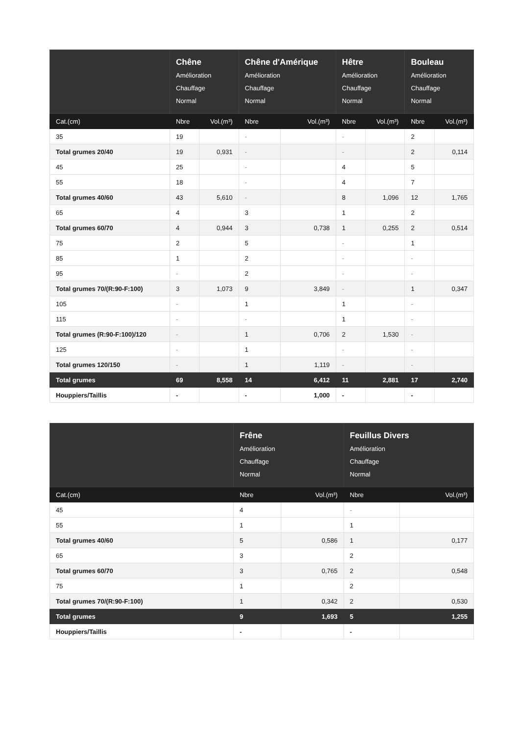| | Chêne Amélioration Chauffage Normal | | Chêne d'Amérique Amélioration Chauffage Normal | | Hêtre Amélioration Chauffage Normal | | Bouleau Amélioration Chauffage Normal | |
| --- | --- | --- | --- | --- | --- | --- | --- | --- |
| Cat.(cm) | Nbre | Vol.(m³) | Nbre | Vol.(m³) | Nbre | Vol.(m³) | Nbre | Vol.(m³) |
| 35 | 19 | | - | | - | | 2 | |
| Total grumes 20/40 | 19 | 0,931 | - | | - | | 2 | 0,114 |
| 45 | 25 | | - | | 4 | | 5 | |
| 55 | 18 | | - | | 4 | | 7 | |
| Total grumes 40/60 | 43 | 5,610 | - | | 8 | 1,096 | 12 | 1,765 |
| 65 | 4 | | 3 | | 1 | | 2 | |
| Total grumes 60/70 | 4 | 0,944 | 3 | 0,738 | 1 | 0,255 | 2 | 0,514 |
| 75 | 2 | | 5 | | - | | 1 | |
| 85 | 1 | | 2 | | - | | - | |
| 95 | - | | 2 | | - | | - | |
| Total grumes 70/(R:90-F:100) | 3 | 1,073 | 9 | 3,849 | - | | 1 | 0,347 |
| 105 | - | | 1 | | 1 | | - | |
| 115 | - | | - | | 1 | | - | |
| Total grumes (R:90-F:100)/120 | - | | 1 | 0,706 | 2 | 1,530 | - | |
| 125 | - | | 1 | | - | | - | |
| Total grumes 120/150 | - | | 1 | 1,119 | - | | - | |
| Total grumes | 69 | 8,558 | 14 | 6,412 | 11 | 2,881 | 17 | 2,740 |
| Houppiers/Taillis | - | | - | 1,000 | - | | - | |
| | Frêne Amélioration Chauffage Normal | | Feuillus Divers Amélioration Chauffage Normal | |
| --- | --- | --- | --- | --- |
| Cat.(cm) | Nbre | Vol.(m³) | Nbre | Vol.(m³) |
| 45 | 4 | | - | |
| 55 | 1 | | 1 | |
| Total grumes 40/60 | 5 | 0,586 | 1 | 0,177 |
| 65 | 3 | | 2 | |
| Total grumes 60/70 | 3 | 0,765 | 2 | 0,548 |
| 75 | 1 | | 2 | |
| Total grumes 70/(R:90-F:100) | 1 | 0,342 | 2 | 0,530 |
| Total grumes | 9 | 1,693 | 5 | 1,255 |
| Houppiers/Taillis | - | | - | |